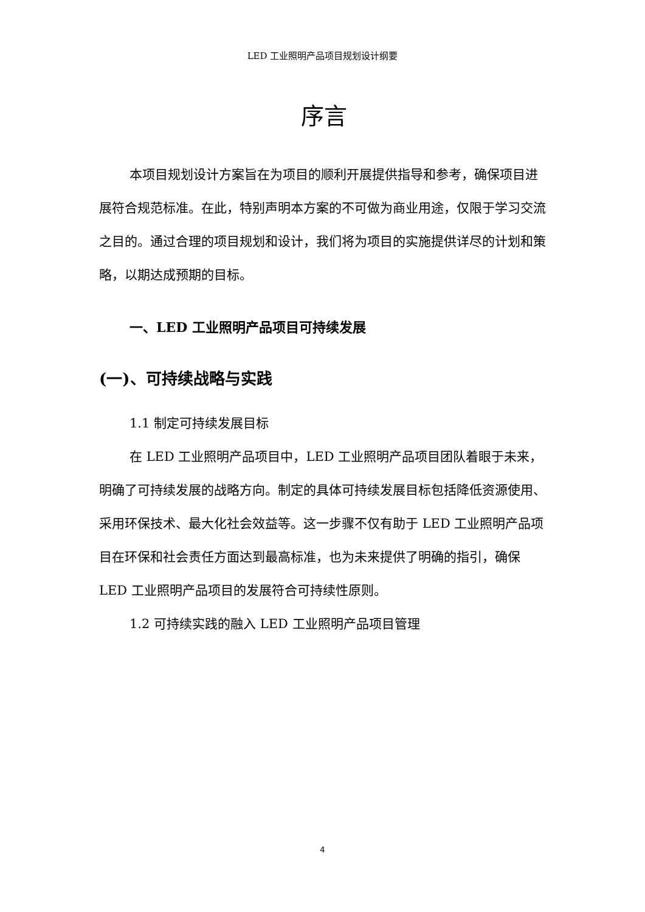LED 工业照明产品项目规划设计纲要
序言
本项目规划设计方案旨在为项目的顺利开展提供指导和参考，确保项目进展符合规范标准。在此，特别声明本方案的不可做为商业用途，仅限于学习交流之目的。通过合理的项目规划和设计，我们将为项目的实施提供详尽的计划和策略，以期达成预期的目标。
一、LED 工业照明产品项目可持续发展
(一)、可持续战略与实践
1.1 制定可持续发展目标
在 LED 工业照明产品项目中，LED 工业照明产品项目团队着眼于未来，明确了可持续发展的战略方向。制定的具体可持续发展目标包括降低资源使用、采用环保技术、最大化社会效益等。这一步骤不仅有助于 LED 工业照明产品项目在环保和社会责任方面达到最高标准，也为未来提供了明确的指引，确保 LED 工业照明产品项目的发展符合可持续性原则。
1.2 可持续实践的融入 LED 工业照明产品项目管理
4